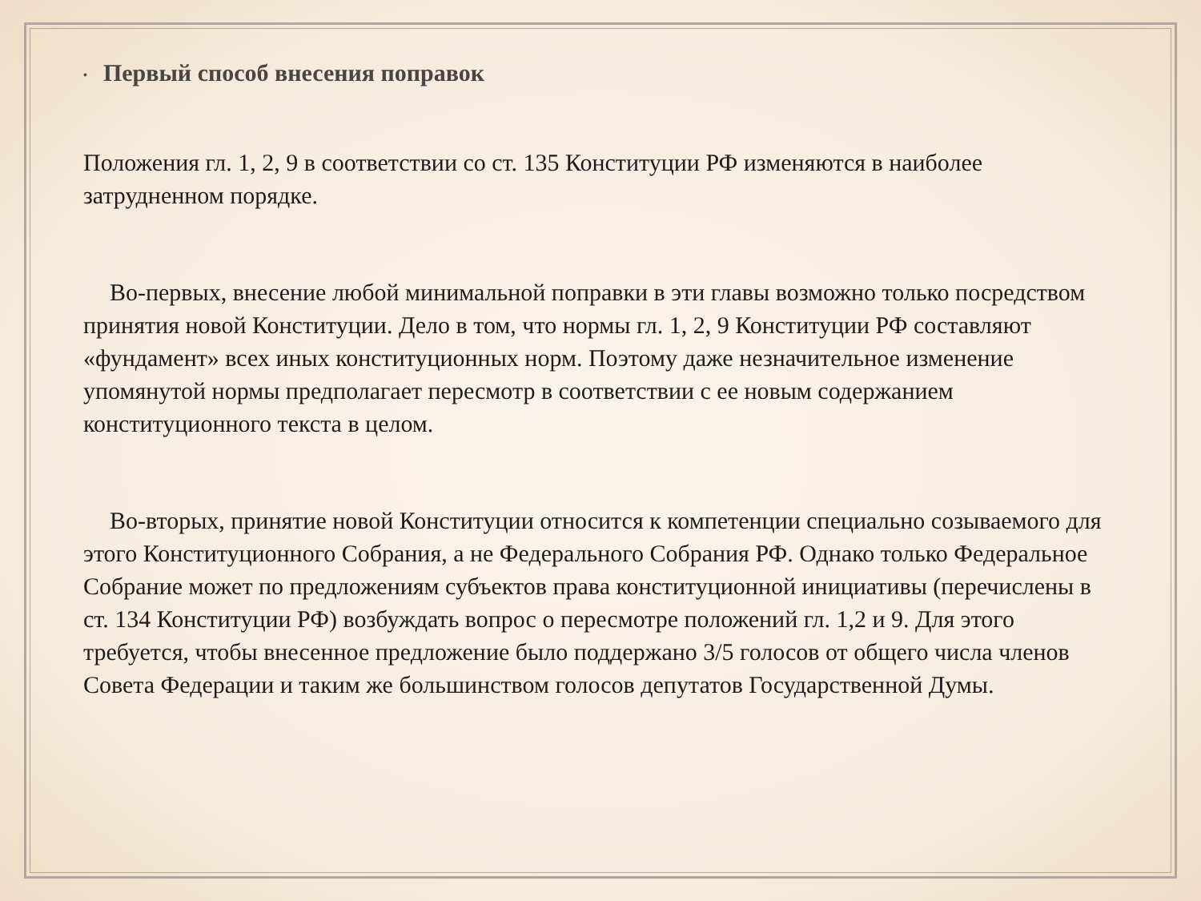• Первый способ внесения поправок
Положения гл. 1, 2, 9 в соответствии со ст. 135 Конституции РФ изменяются в наиболее затрудненном порядке.
Во-первых, внесение любой минимальной поправки в эти главы возможно только посредством принятия новой Конституции. Дело в том, что нормы гл. 1, 2, 9 Конституции РФ составляют «фундамент» всех иных конституционных норм. Поэтому даже незначительное изменение упомянутой нормы предполагает пересмотр в соответствии с ее новым содержанием конституционного текста в целом.
Во-вторых, принятие новой Конституции относится к компетенции специально созываемого для этого Конституционного Собрания, а не Федерального Собрания РФ. Однако только Федеральное Собрание может по предложениям субъектов права конституционной инициативы (перечислены в ст. 134 Конституции РФ) возбуждать вопрос о пересмотре положений гл. 1,2 и 9. Для этого требуется, чтобы внесенное предложение было поддержано 3/5 голосов от общего числа членов Совета Федерации и таким же большинством голосов депутатов Государственной Думы.